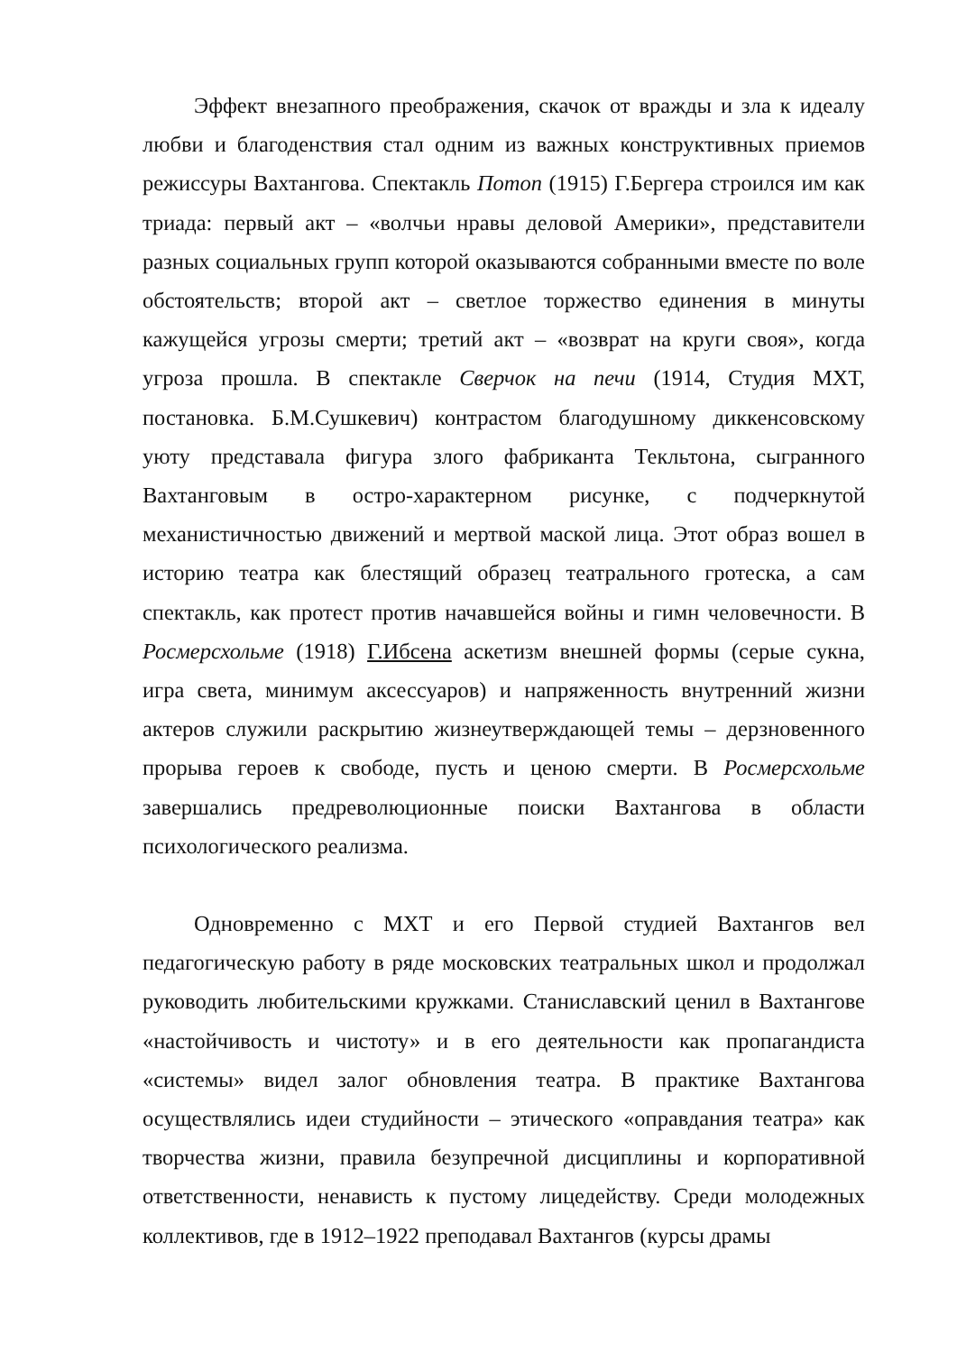Эффект внезапного преображения, скачок от вражды и зла к идеалу любви и благоденствия стал одним из важных конструктивных приемов режиссуры Вахтангова. Спектакль Потоп (1915) Г.Бергера строился им как триада: первый акт – «волчьи нравы деловой Америки», представители разных социальных групп которой оказываются собранными вместе по воле обстоятельств; второй акт – светлое торжество единения в минуты кажущейся угрозы смерти; третий акт – «возврат на круги своя», когда угроза прошла. В спектакле Сверчок на печи (1914, Студия МХТ, постановка. Б.М.Сушкевич) контрастом благодушному диккенсовскому уюту представала фигура злого фабриканта Текльтона, сыгранного Вахтанговым в остро-характерном рисунке, с подчеркнутой механистичностью движений и мертвой маской лица. Этот образ вошел в историю театра как блестящий образец театрального гротеска, а сам спектакль, как протест против начавшейся войны и гимн человечности. В Росмерсхольме (1918) Г.Ибсена аскетизм внешней формы (серые сукна, игра света, минимум аксессуаров) и напряженность внутренний жизни актеров служили раскрытию жизнеутверждающей темы – дерзновенного прорыва героев к свободе, пусть и ценою смерти. В Росмерсхольме завершались предреволюционные поиски Вахтангова в области психологического реализма.
Одновременно с МХТ и его Первой студией Вахтангов вел педагогическую работу в ряде московских театральных школ и продолжал руководить любительскими кружками. Станиславский ценил в Вахтангове «настойчивость и чистоту» и в его деятельности как пропагандиста «системы» видел залог обновления театра. В практике Вахтангова осуществлялись идеи студийности – этического «оправдания театра» как творчества жизни, правила безупречной дисциплины и корпоративной ответственности, ненависть к пустому лицедейству. Среди молодежных коллективов, где в 1912–1922 преподавал Вахтангов (курсы драмы